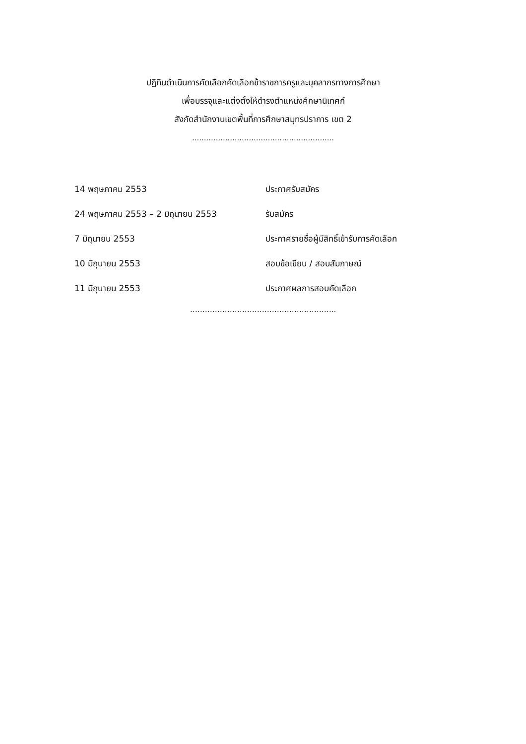ปฏิทินดำเนินการคัดเลือกคัดเลือกข้าราชการครูและบุคลากรทางการศึกษา
เพื่อบรรจุและแต่งตั้งให้ดำรงตำแหน่งศึกษานิเทศก์
สังกัดสำนักงานเขตพื้นที่การศึกษาสมุทรปราการ เขต 2
............................................................
| 14 พฤษภาคม 2553 | ประกาศรับสมัคร |
| 24 พฤษภาคม 2553 – 2 มิถุนายน 2553 | รับสมัคร |
| 7 มิถุนายน 2553 | ประกาศรายชื่อผู้มีสิทธิ์เข้ารับการคัดเลือก |
| 10 มิถุนายน 2553 | สอบข้อเขียน / สอบสัมภาษณ์ |
| 11 มิถุนายน 2553 | ประกาศผลการสอบคัดเลือก |
…………………………………………………..